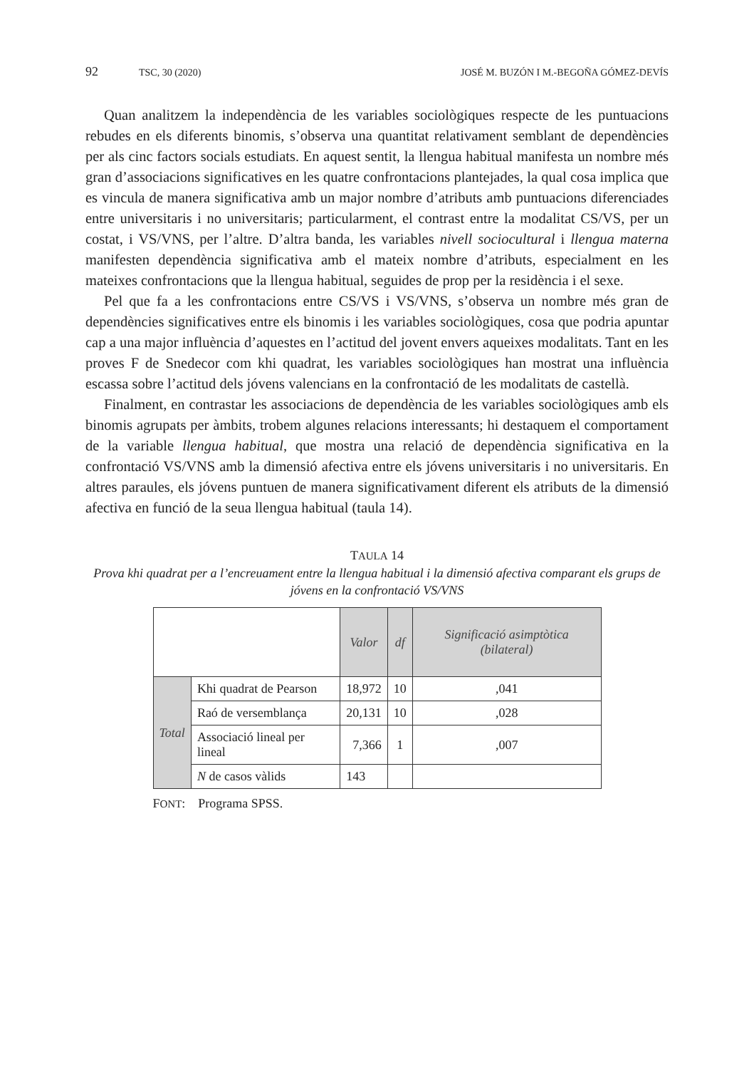92 TSC, 30 (2020) JOSÉ M. BUZÓN I M.-BEGOÑA GÓMEZ-DEVÍS
Quan analitzem la independència de les variables sociològiques respecte de les puntuacions rebudes en els diferents binomis, s’observa una quantitat relativament semblant de dependències per als cinc factors socials estudiats. En aquest sentit, la llengua habitual manifesta un nombre més gran d’associacions significatives en les quatre confrontacions plantejades, la qual cosa implica que es vincula de manera significativa amb un major nombre d’atributs amb puntuacions diferenciades entre universitaris i no universitaris; particularment, el contrast entre la modalitat CS/VS, per un costat, i VS/VNS, per l’altre. D’altra banda, les variables nivell sociocultural i llengua materna manifesten dependència significativa amb el mateix nombre d’atributs, especialment en les mateixes confrontacions que la llengua habitual, seguides de prop per la residència i el sexe.
Pel que fa a les confrontacions entre CS/VS i VS/VNS, s’observa un nombre més gran de dependències significatives entre els binomis i les variables sociològiques, cosa que podria apuntar cap a una major influència d’aquestes en l’actitud del jovent envers aqueixes modalitats. Tant en les proves F de Snedecor com khi quadrat, les variables sociològiques han mostrat una influència escassa sobre l’actitud dels jóvens valencians en la confrontació de les modalitats de castellà.
Finalment, en contrastar les associacions de dependència de les variables sociològiques amb els binomis agrupats per àmbits, trobem algunes relacions interessants; hi destaquem el comportament de la variable llengua habitual, que mostra una relació de dependència significativa en la confrontació VS/VNS amb la dimensió afectiva entre els jóvens universitaris i no universitaris. En altres paraules, els jóvens puntuen de manera significativament diferent els atributs de la dimensió afectiva en funció de la seua llengua habitual (taula 14).
TAULA 14
Prova khi quadrat per a l’encreuament entre la llengua habitual i la dimensió afectiva comparant els grups de jóvens en la confrontació VS/VNS
| | | Valor | df | Significació asimptòtica (bilateral) |
| --- | --- | --- | --- | --- |
| Total | Khi quadrat de Pearson | 18,972 | 10 | ,041 |
| | Raó de versemblança | 20,131 | 10 | ,028 |
| | Associació lineal per lineal | 7,366 | 1 | ,007 |
| | N de casos vàlids | 143 | | |
FONT: Programa SPSS.